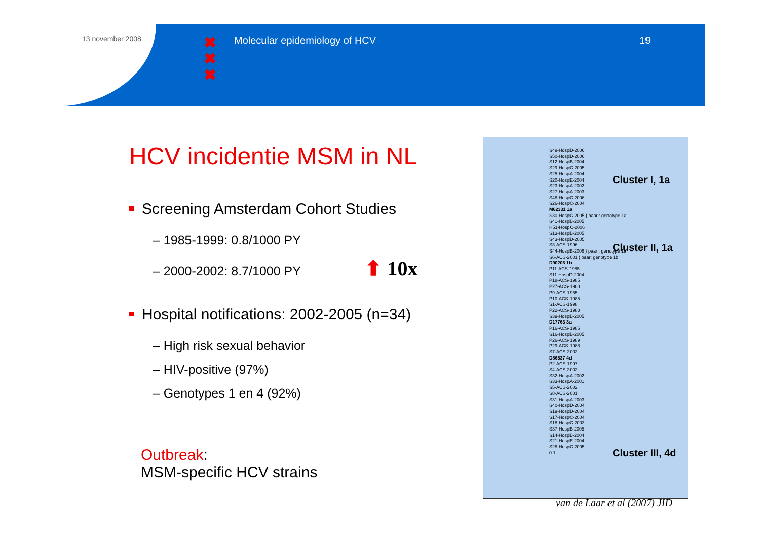13 november 2008
✖
✖
✖
Molecular epidemiology of HCV 19
HCV incidentie MSM in NL
Screening Amsterdam Cohort Studies
– 1985-1999: 0.8/1000 PY
– 2000-2002: 8.7/1000 PY ⬆ 10x
Hospital notifications: 2002-2005 (n=34)
– High risk sexual behavior
– HIV-positive (97%)
– Genotypes 1 en 4 (92%)
Outbreak:
MSM-specific HCV strains
S49-HospD-2006
S50-HospD-2006
S12-HospB-2004
S29-HospC-2005
S25-HospA-2004
S20-HospE-2004
S23-HospA-2002
S27-HospA-2003
S48-HospC-2006
S26-HospC-2004
M62331 1a
S30-HospC-2005 } paar : genotype 1a
S41-HospB-2005
H51-HospC-2006
S13-HospB-2005
S43-HospD-2005
S3-ACS-1996
S44-HospB-2006 } paar : genotype 1a
S6-ACS-2001 } paar: genotype 1b
D90208 1b
P11-ACS-1985
S11-HospD-2004
P18-ACS-1985
P27-ACS-1988
P9-ACS-1985
P10-ACS-1985
S1-ACS-1998
P22-ACS-1988
S39-HospB-2005
D17763 3a
P16-ACS-1985
S16-HospB-2005
P26-ACS-1989
P29-ACS-1988
S7-ACS-2002
D86537 4d
P2-ACS-1997
S4-ACS-2002
S32-HospA-2002
S33-HospA-2001
S5-ACS-2002
S8-ACS-2001
S31-HospA-2003
S40-HospD-2004
S19-HospD-2004
S17-HospC-2004
S18-HospC-2003
S37-HospB-2005
S14-HospB-2004
S21-HospE-2004
S28-HospC-2005
0.1
Cluster I, 1a
Cluster II, 1a
Cluster III, 4d
van de Laar et al (2007) JID